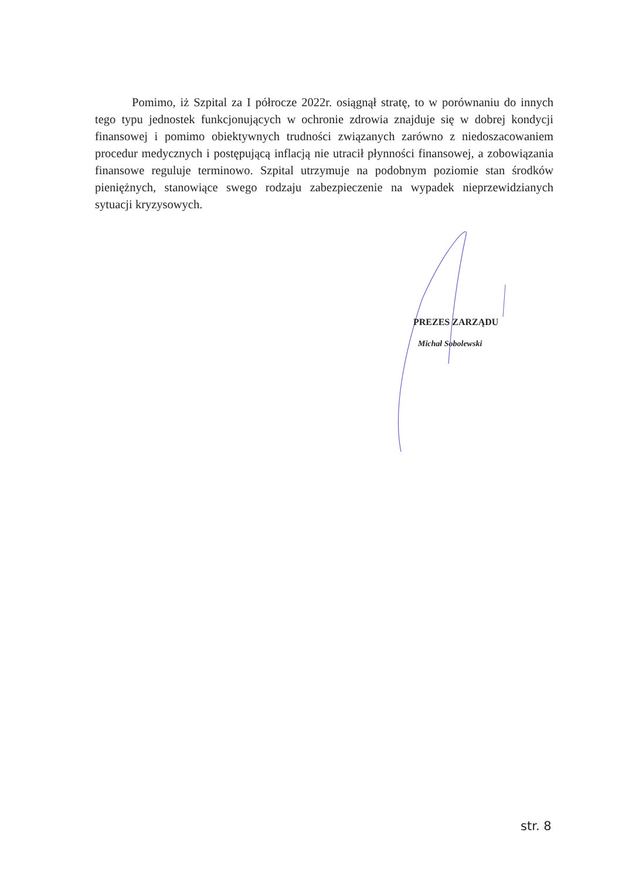Pomimo, iż Szpital za I półrocze 2022r. osiągnął stratę, to w porównaniu do innych tego typu jednostek funkcjonujących w ochronie zdrowia znajduje się w dobrej kondycji finansowej i pomimo obiektywnych trudności związanych zarówno z niedoszacowaniem procedur medycznych i postępującą inflacją nie utracił płynności finansowej, a zobowiązania finansowe reguluje terminowo. Szpital utrzymuje na podobnym poziomie stan środków pieniężnych, stanowiące swego rodzaju zabezpieczenie na wypadek nieprzewidzianych sytuacji kryzysowych.
PREZES ZARZĄDU
Michał Sobolewski
str. 8